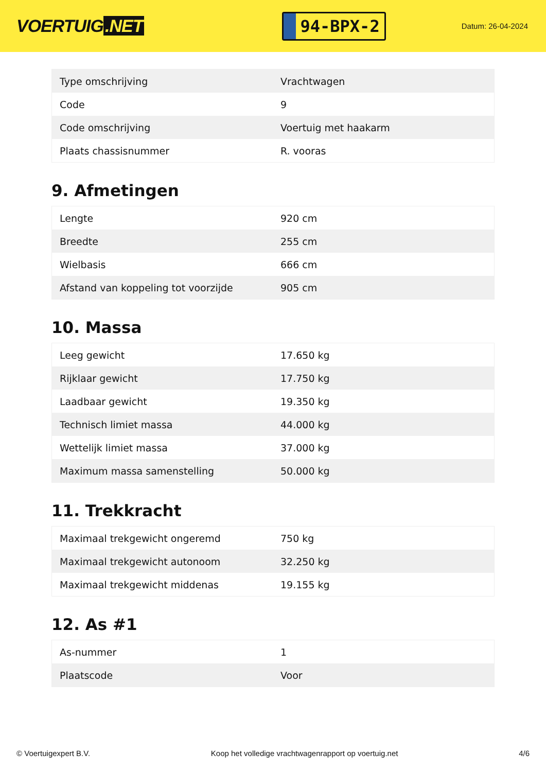VOERTUIG.NET
94-BPX-2
Datum: 26-04-2024
| Type omschrijving | Vrachtwagen |
| Code | 9 |
| Code omschrijving | Voertuig met haakarm |
| Plaats chassisnummer | R. vooras |
9. Afmetingen
| Lengte | 920 cm |
| Breedte | 255 cm |
| Wielbasis | 666 cm |
| Afstand van koppeling tot voorzijde | 905 cm |
10. Massa
| Leeg gewicht | 17.650 kg |
| Rijklaar gewicht | 17.750 kg |
| Laadbaar gewicht | 19.350 kg |
| Technisch limiet massa | 44.000 kg |
| Wettelijk limiet massa | 37.000 kg |
| Maximum massa samenstelling | 50.000 kg |
11. Trekkracht
| Maximaal trekgewicht ongeremd | 750 kg |
| Maximaal trekgewicht autonoom | 32.250 kg |
| Maximaal trekgewicht middenas | 19.155 kg |
12. As #1
| As-nummer | 1 |
| Plaatscode | Voor |
© Voertuigexpert B.V. Koop het volledige vrachtwagenrapport op voertuig.net 4/6